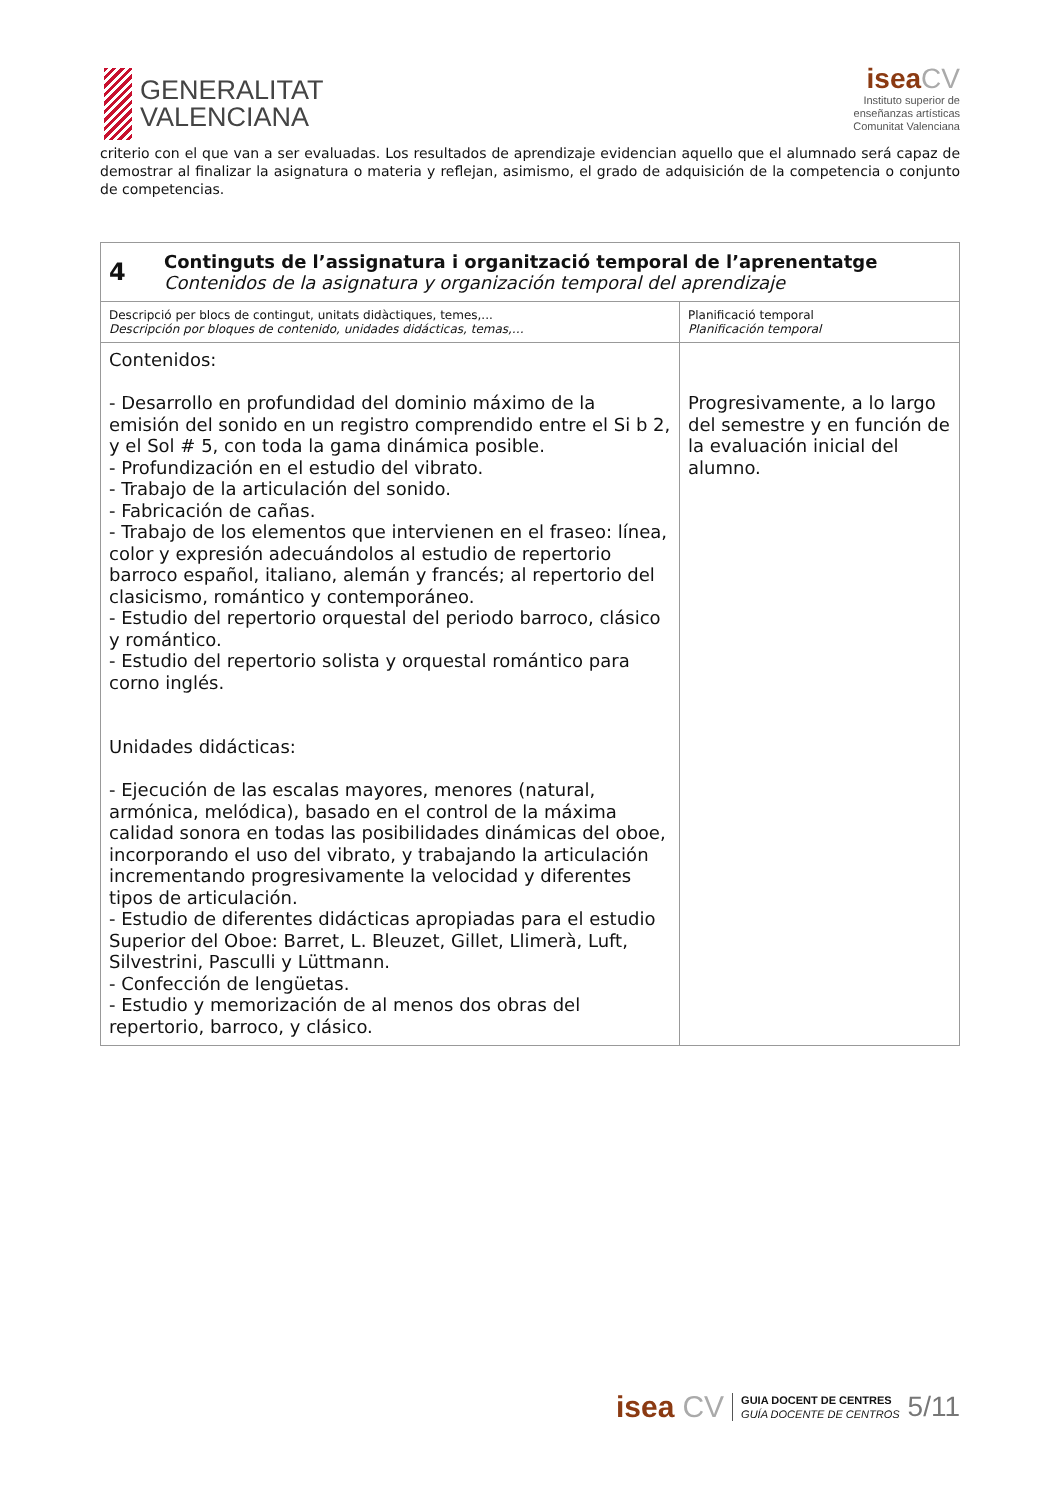GENERALITAT
VALENCIANA
isea CV
Instituto superior de
enseñanzas artísticas
Comunitat Valenciana
criterio con el que van a ser evaluadas. Los resultados de aprendizaje evidencian aquello que el alumnado será capaz de demostrar al finalizar la asignatura o materia y reflejan, asimismo, el grado de adquisición de la competencia o conjunto de competencias.
| 4 Continguts de l’assignatura i organització temporal de l’aprenentatge Contenidos de la asignatura y organización temporal del aprendizaje | |
| Descripció per blocs de contingut, unitats didàctiques, temes,... Descripción por bloques de contenido, unidades didácticas, temas,… | Planificació temporal Planificación temporal |
| Contenidos: - Desarrollo en profundidad del dominio máximo de la emisión del sonido en un registro comprendido entre el Si b 2, y el Sol # 5, con toda la gama dinámica posible. - Profundización en el estudio del vibrato. - Trabajo de la articulación del sonido. - Fabricación de cañas. - Trabajo de los elementos que intervienen en el fraseo: línea, color y expresión adecuándolos al estudio de repertorio barroco español, italiano, alemán y francés; al repertorio del clasicismo, romántico y contemporáneo. - Estudio del repertorio orquestal del periodo barroco, clásico y romántico. - Estudio del repertorio solista y orquestal romántico para corno inglés. Unidades didácticas: - Ejecución de las escalas mayores, menores (natural, armónica, melódica), basado en el control de la máxima calidad sonora en todas las posibilidades dinámicas del oboe, incorporando el uso del vibrato, y trabajando la articulación incrementando progresivamente la velocidad y diferentes tipos de articulación. - Estudio de diferentes didácticas apropiadas para el estudio Superior del Oboe: Barret, L. Bleuzet, Gillet, Llimerà, Luft, Silvestrini, Pasculli y Lüttmann. - Confección de lengüetas. - Estudio y memorización de al menos dos obras del repertorio, barroco, y clásico. | Progresivamente, a lo largo del semestre y en función de la evaluación inicial del alumno. |
isea CV GUIA DOCENT DE CENTRES
GUÍA DOCENTE DE CENTROS 5/11